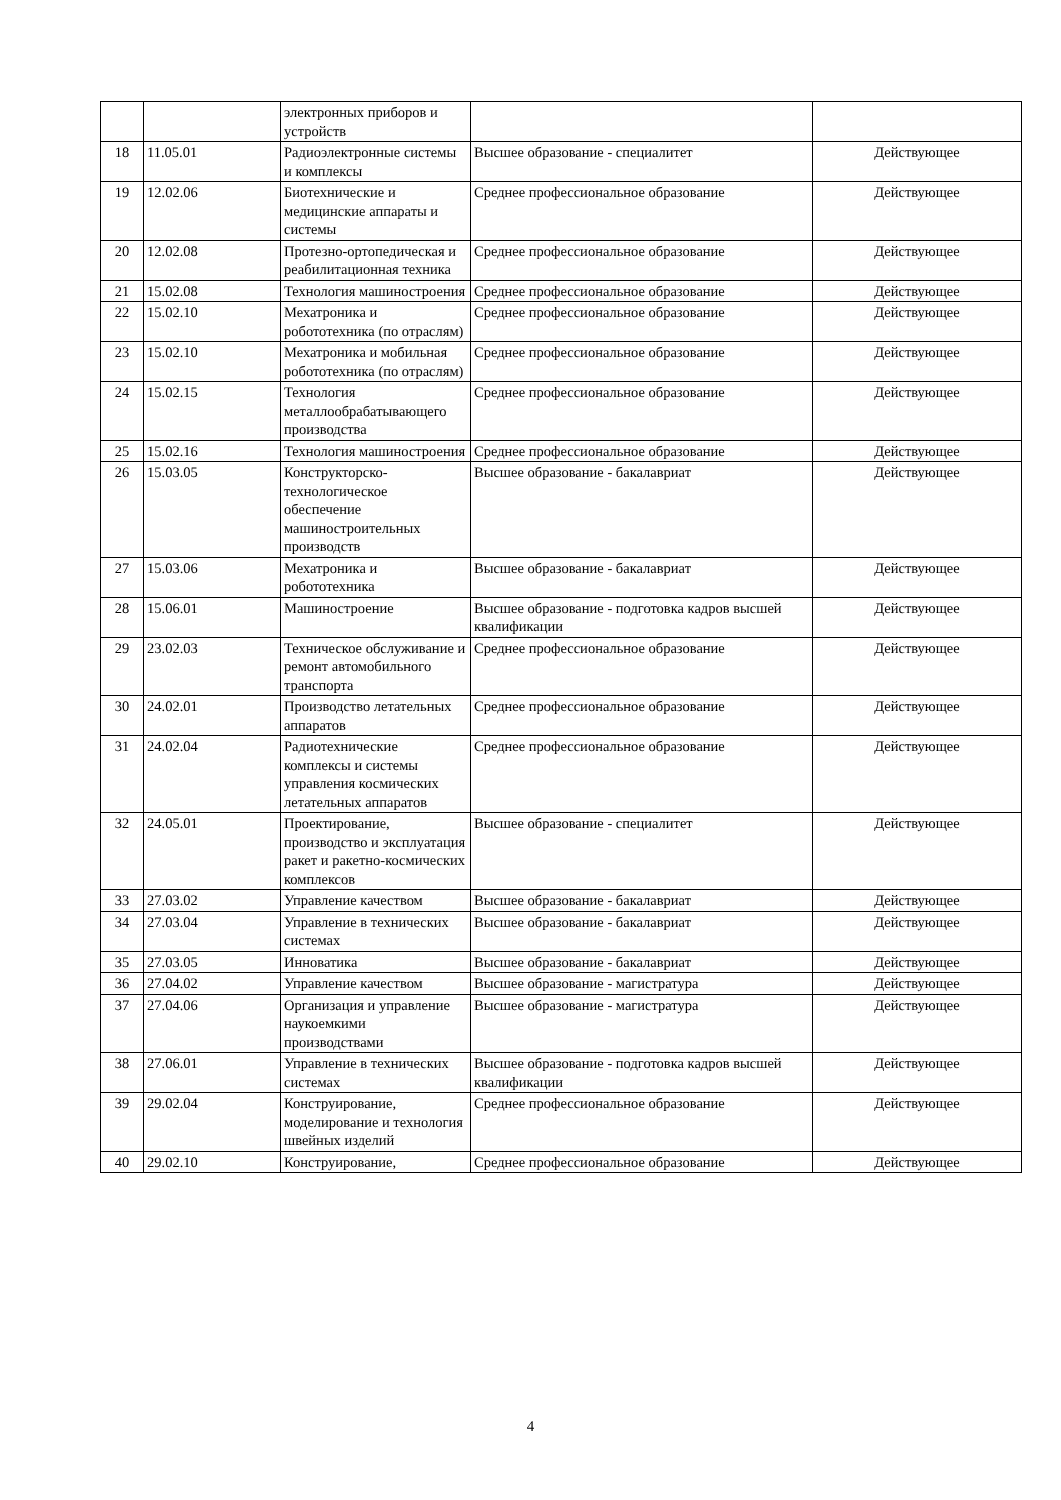| | | электронных приборов и устройств | | |
| 18 | 11.05.01 | Радиоэлектронные системы и комплексы | Высшее образование - специалитет | Действующее |
| 19 | 12.02.06 | Биотехнические и медицинские аппараты и системы | Среднее профессиональное образование | Действующее |
| 20 | 12.02.08 | Протезно-ортопедическая и реабилитационная техника | Среднее профессиональное образование | Действующее |
| 21 | 15.02.08 | Технология машиностроения | Среднее профессиональное образование | Действующее |
| 22 | 15.02.10 | Мехатроника и робототехника (по отраслям) | Среднее профессиональное образование | Действующее |
| 23 | 15.02.10 | Мехатроника и мобильная робототехника (по отраслям) | Среднее профессиональное образование | Действующее |
| 24 | 15.02.15 | Технология металлообрабатывающего производства | Среднее профессиональное образование | Действующее |
| 25 | 15.02.16 | Технология машиностроения | Среднее профессиональное образование | Действующее |
| 26 | 15.03.05 | Конструкторско-технологическое обеспечение машиностроительных производств | Высшее образование - бакалавриат | Действующее |
| 27 | 15.03.06 | Мехатроника и робототехника | Высшее образование - бакалавриат | Действующее |
| 28 | 15.06.01 | Машиностроение | Высшее образование - подготовка кадров высшей квалификации | Действующее |
| 29 | 23.02.03 | Техническое обслуживание и ремонт автомобильного транспорта | Среднее профессиональное образование | Действующее |
| 30 | 24.02.01 | Производство летательных аппаратов | Среднее профессиональное образование | Действующее |
| 31 | 24.02.04 | Радиотехнические комплексы и системы управления космических летательных аппаратов | Среднее профессиональное образование | Действующее |
| 32 | 24.05.01 | Проектирование, производство и эксплуатация ракет и ракетно-космических комплексов | Высшее образование - специалитет | Действующее |
| 33 | 27.03.02 | Управление качеством | Высшее образование - бакалавриат | Действующее |
| 34 | 27.03.04 | Управление в технических системах | Высшее образование - бакалавриат | Действующее |
| 35 | 27.03.05 | Инноватика | Высшее образование - бакалавриат | Действующее |
| 36 | 27.04.02 | Управление качеством | Высшее образование - магистратура | Действующее |
| 37 | 27.04.06 | Организация и управление наукоемкими производствами | Высшее образование - магистратура | Действующее |
| 38 | 27.06.01 | Управление в технических системах | Высшее образование - подготовка кадров высшей квалификации | Действующее |
| 39 | 29.02.04 | Конструирование, моделирование и технология швейных изделий | Среднее профессиональное образование | Действующее |
| 40 | 29.02.10 | Конструирование, | Среднее профессиональное образование | Действующее |
4